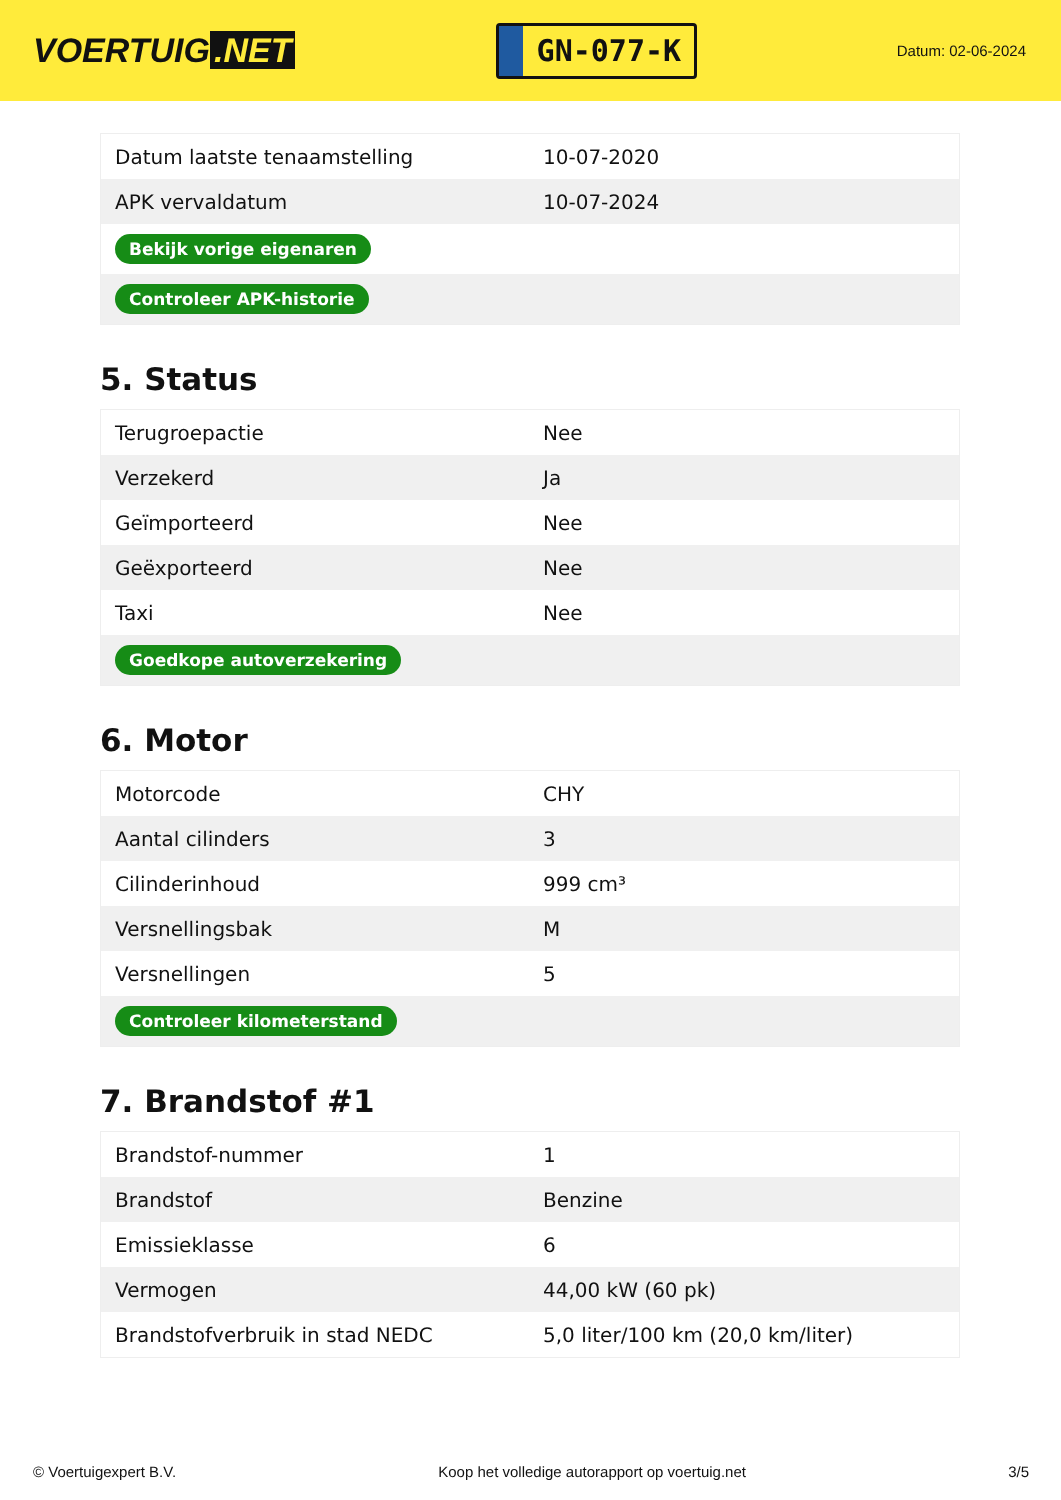VOERTUIG.NET
GN-077-K
Datum: 02-06-2024
| Datum laatste tenaamstelling | 10-07-2020 |
| APK vervaldatum | 10-07-2024 |
| Bekijk vorige eigenaren | |
| Controleer APK-historie | |
5. Status
| Terugroepactie | Nee |
| Verzekerd | Ja |
| Geïmporteerd | Nee |
| Geëxporteerd | Nee |
| Taxi | Nee |
| Goedkope autoverzekering | |
6. Motor
| Motorcode | CHY |
| Aantal cilinders | 3 |
| Cilinderinhoud | 999 cm³ |
| Versnellingsbak | M |
| Versnellingen | 5 |
| Controleer kilometerstand | |
7. Brandstof #1
| Brandstof-nummer | 1 |
| Brandstof | Benzine |
| Emissieklasse | 6 |
| Vermogen | 44,00 kW (60 pk) |
| Brandstofverbruik in stad NEDC | 5,0 liter/100 km (20,0 km/liter) |
© Voertuigexpert B.V. Koop het volledige autorapport op voertuig.net 3/5